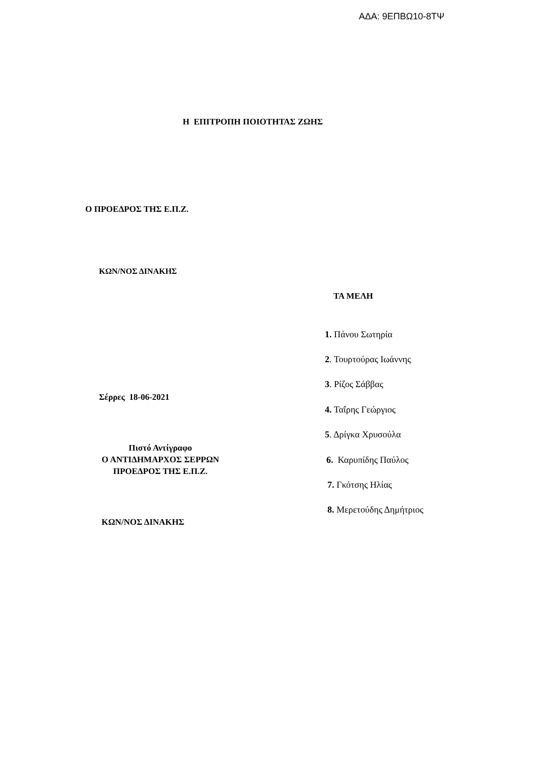ΑΔΑ: 9ΕΠΒΩ10-8ΤΨ
Η ΕΠΙΤΡΟΠΗ ΠΟΙΟΤΗΤΑΣ ΖΩΗΣ
Ο ΠΡΟΕΔΡΟΣ ΤΗΣ Ε.Π.Ζ.
ΚΩΝ/ΝΟΣ ΔΙΝΑΚΗΣ
ΤΑ ΜΕΛΗ
1. Πάνου Σωτηρία
2. Τουρτούρας Ιωάννης
3. Ρίζος Σάββας
Σέρρες 18-06-2021
4. Ταΐρης Γεώργιος
5. Δρίγκα Χρυσούλα
Πιστό Αντίγραφο
Ο ΑΝΤΙΔΗΜΑΡΧΟΣ ΣΕΡΡΩΝ
ΠΡΟΕΔΡΟΣ ΤΗΣ Ε.Π.Ζ.
6. Καρυπίδης Παύλος
7. Γκότσης Ηλίας
8. Μερετούδης Δημήτριος
ΚΩΝ/ΝΟΣ ΔΙΝΑΚΗΣ